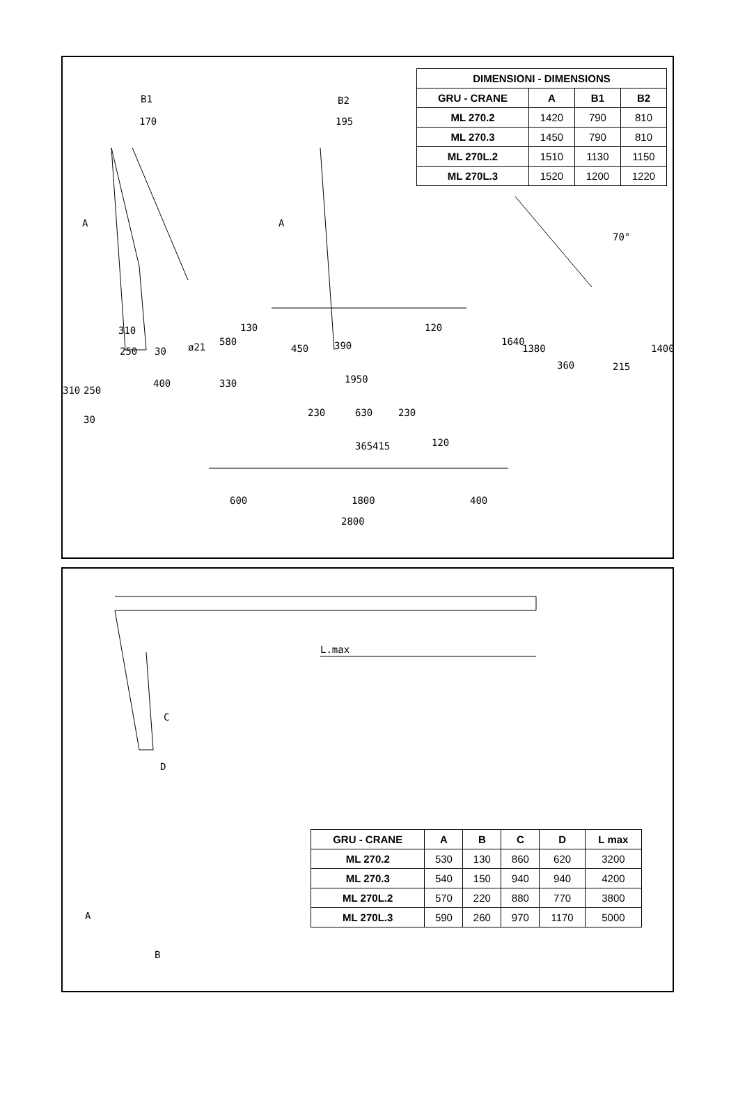| DIMENSIONI - DIMENSIONS | | | |
| --- | --- | --- | --- |
| GRU - CRANE | A | B1 | B2 |
| ML 270.2 | 1420 | 790 | 810 |
| ML 270.3 | 1450 | 790 | 810 |
| ML 270L.2 | 1510 | 1130 | 1150 |
| ML 270L.3 | 1520 | 1200 | 1220 |
B1
170
B2
195
A A
70°
310
250 30 ø21
130
580
450 390
120
1640
1380
360 215
1400
310 250
400
30
330 1950
230 630 230
365 415 120
600 1800 400
2800
L.max
C
D
A
B
| GRU - CRANE | A | B | C | D | L max |
| --- | --- | --- | --- | --- | --- |
| ML 270.2 | 530 | 130 | 860 | 620 | 3200 |
| ML 270.3 | 540 | 150 | 940 | 940 | 4200 |
| ML 270L.2 | 570 | 220 | 880 | 770 | 3800 |
| ML 270L.3 | 590 | 260 | 970 | 1170 | 5000 |